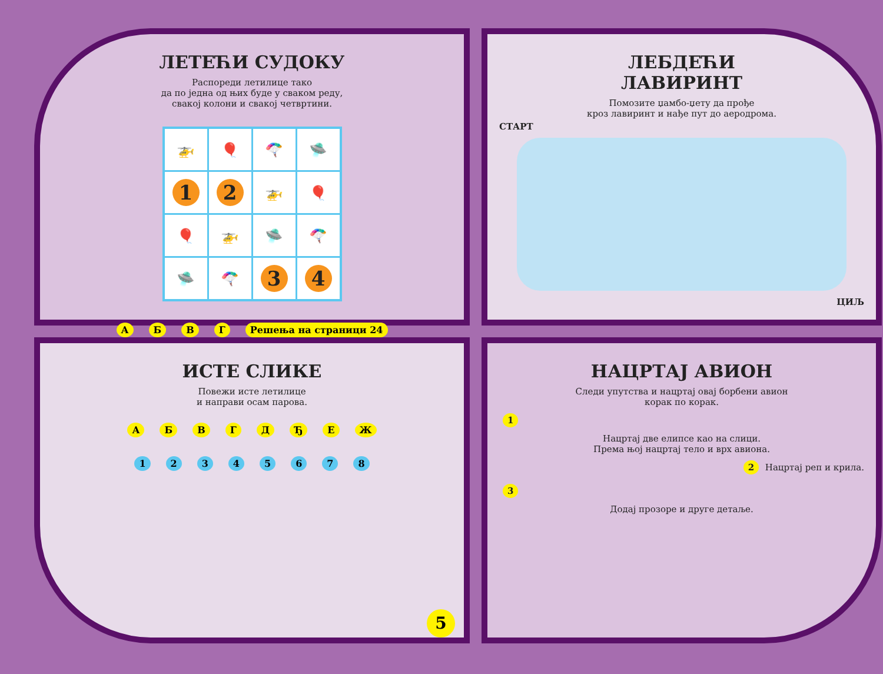ЛЕТЕЋИ СУДОКУ
Распореди летилице тако
да по једна од њих буде у сваком реду,
свакој колони и свакој четвртини.
| 🚁 | 🎈 | 🪂 | 🛸 |
| 1 | 2 | 🚁 | 🎈 |
| 🎈 | 🚁 | 🛸 | 🪂 |
| 🛸 | 🪂 | 3 | 4 |
АБВГ Решења на страници 24
ЛЕБДЕЋИ
ЛАВИРИНТ
Помозите џамбо-џету да прође
кроз лавиринт и нађе пут до аеродрома.
СТАРТ
ЦИЉ
ИСТЕ СЛИКЕ
Повежи исте летилице
и направи осам парова.
АБВГДЂЕЖ
12345678
НАЦРТАЈ АВИОН
Следи упутства и нацртај овај борбени авион
корак по корак.
1
Нацртај две елипсе као на слици.
Према њој нацртај тело и врх авиона.
2 Нацртај реп и крила.
3
Додај прозоре и друге детаље.
5